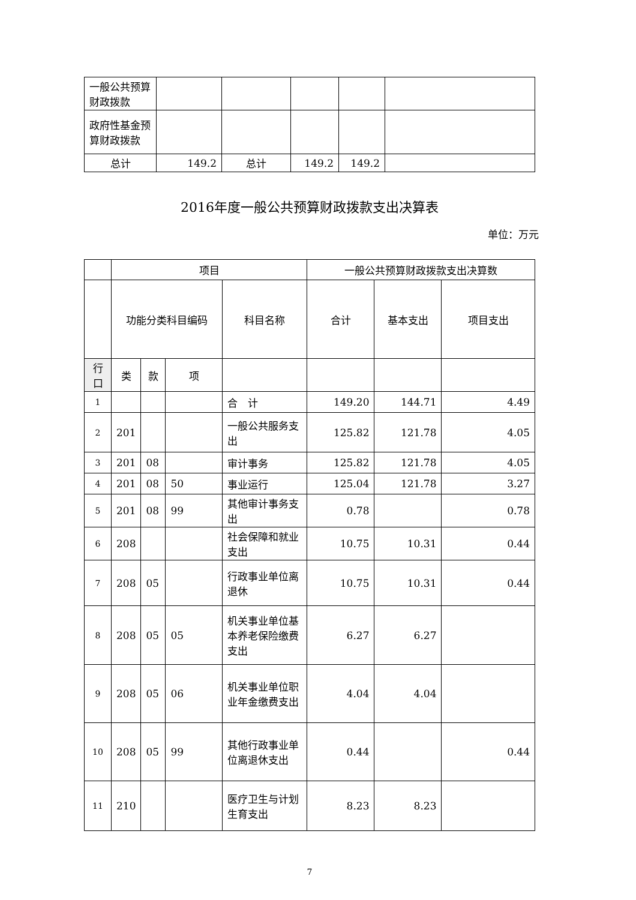| 一般公共预算财政拨款 | | | | | |
| 政府性基金预算财政拨款 | | | | | |
| 总计 | 149.2 | 总计 | 149.2 | 149.2 | |
2016年度一般公共预算财政拨款支出决算表
单位：万元
| | 项目 | | | | 一般公共预算财政拨款支出决算数 | | |
| --- | --- | --- | --- | --- | --- | --- | --- |
| | 功能分类科目编码 | | | 科目名称 | 合计 | 基本支出 | 项目支出 |
| 行口 | 类 | 款 | 项 | | | | |
| 1 | | | | 合 计 | 149.20 | 144.71 | 4.49 |
| 2 | 201 | | | 一般公共服务支出 | 125.82 | 121.78 | 4.05 |
| 3 | 201 | 08 | | 审计事务 | 125.82 | 121.78 | 4.05 |
| 4 | 201 | 08 | 50 | 事业运行 | 125.04 | 121.78 | 3.27 |
| 5 | 201 | 08 | 99 | 其他审计事务支出 | 0.78 | | 0.78 |
| 6 | 208 | | | 社会保障和就业支出 | 10.75 | 10.31 | 0.44 |
| 7 | 208 | 05 | | 行政事业单位离退休 | 10.75 | 10.31 | 0.44 |
| 8 | 208 | 05 | 05 | 机关事业单位基本养老保险缴费支出 | 6.27 | 6.27 | |
| 9 | 208 | 05 | 06 | 机关事业单位职业年金缴费支出 | 4.04 | 4.04 | |
| 10 | 208 | 05 | 99 | 其他行政事业单位离退休支出 | 0.44 | | 0.44 |
| 11 | 210 | | | 医疗卫生与计划生育支出 | 8.23 | 8.23 | |
7